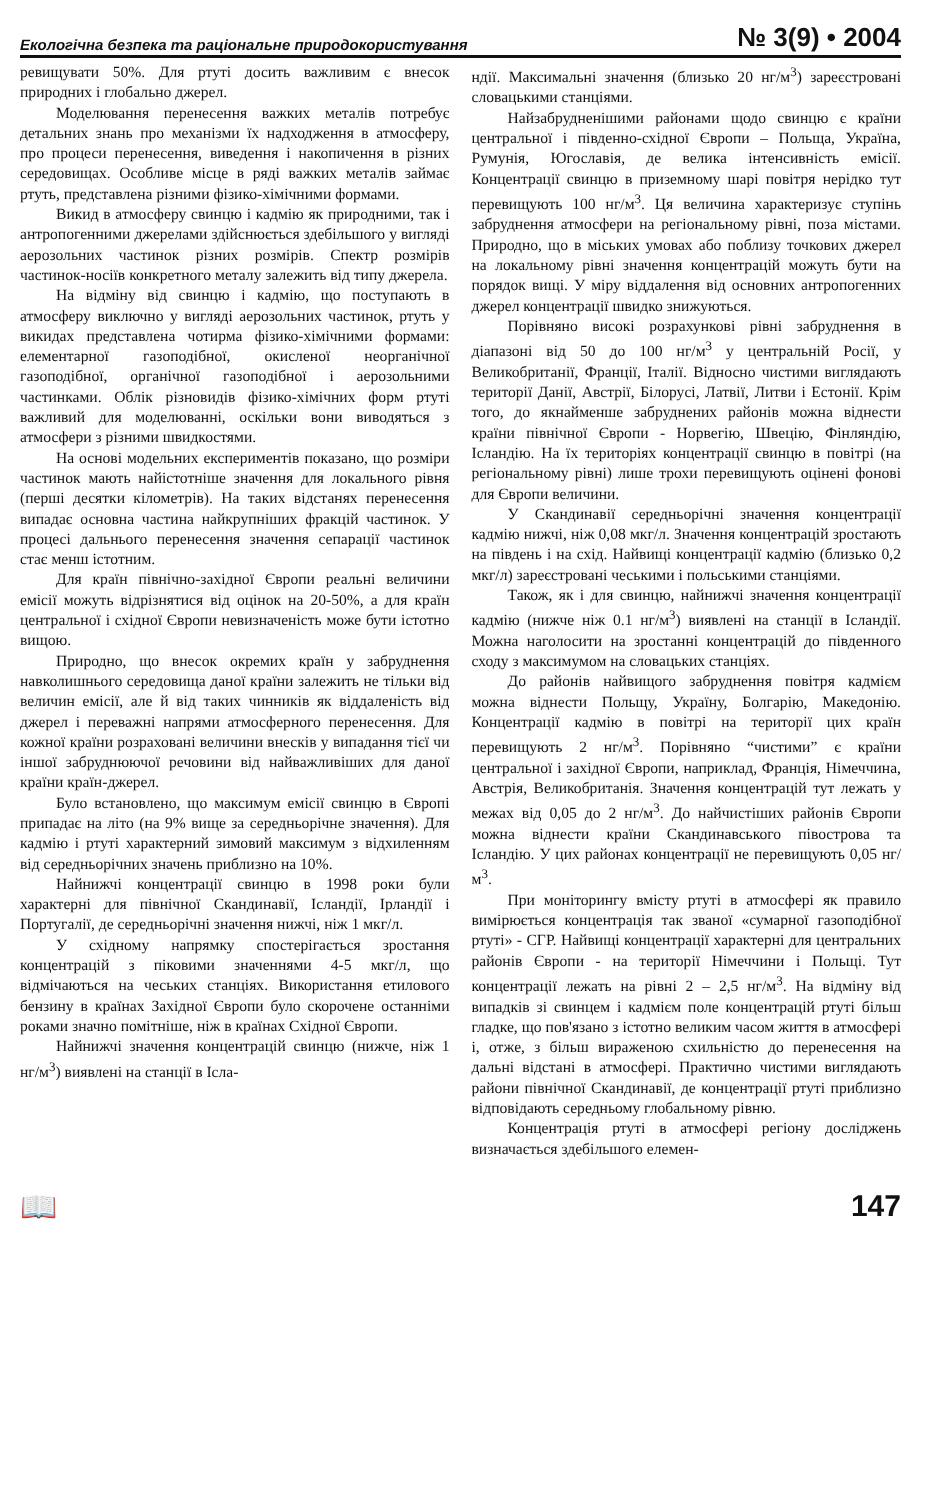Екологічна безпека та раціональне природокористування № 3(9) • 2004
ревищувати 50%. Для ртуті досить важливим є внесок природних і глобально джерел.
Моделювання перенесення важких металів потребує детальних знань про механізми їх надходження в атмосферу, про процеси перенесення, виведення і накопичення в різних середовищах. Особливе місце в ряді важких металів займає ртуть, представлена різними фізико-хімічними формами.
Викид в атмосферу свинцю і кадмію як природними, так і антропогенними джерелами здійснюється здебільшого у вигляді аерозольних частинок різних розмірів. Спектр розмірів частинок-носіїв конкретного металу залежить від типу джерела.
На відміну від свинцю і кадмію, що поступають в атмосферу виключно у вигляді аерозольних частинок, ртуть у викидах представлена чотирма фізико-хімічними формами: елементарної газоподібної, окисленої неорганічної газоподібної, органічної газоподібної і аерозольними частинками. Облік різновидів фізико-хімічних форм ртуті важливий для моделюванні, оскільки вони виводяться з атмосфери з різними швидкостями.
На основі модельних експериментів показано, що розміри частинок мають найістотніше значення для локального рівня (перші десятки кілометрів). На таких відстанях перенесення випадає основна частина найкрупніших фракцій частинок. У процесі дальнього перенесення значення сепарації частинок стає менш істотним.
Для країн північно-західної Європи реальні величини емісії можуть відрізнятися від оцінок на 20-50%, а для країн центральної і східної Європи невизначеність може бути істотно вищою.
Природно, що внесок окремих країн у забруднення навколишнього середовища даної країни залежить не тільки від величин емісії, але й від таких чинників як віддаленість від джерел і переважні напрями атмосферного перенесення. Для кожної країни розраховані величини внесків у випадання тієї чи іншої забруднюючої речовини від найважливіших для даної країни країн-джерел.
Було встановлено, що максимум емісії свинцю в Європі припадає на літо (на 9% вище за середньорічне значення). Для кадмію і ртуті характерний зимовий максимум з відхиленням від середньорічних значень приблизно на 10%.
Найнижчі концентрації свинцю в 1998 роки були характерні для північної Скандинавії, Ісландії, Ірландії і Португалії, де середньорічні значення нижчі, ніж 1 мкг/л.
У східному напрямку спостерігається зростання концентрацій з піковими значеннями 4-5 мкг/л, що відмічаються на чеських станціях. Використання етилового бензину в країнах Західної Європи було скорочене останніми роками значно помітніше, ніж в країнах Східної Європи.
Найнижчі значення концентрацій свинцю (нижче, ніж 1 нг/м<sup>3</sup>) виявлені на станції в Ісла-
ндії. Максимальні значення (близько 20 нг/м<sup>3</sup>) зареєстровані словацькими станціями.
Найзабрудненішими районами щодо свинцю є країни центральної і південно-східної Європи – Польща, Україна, Румунія, Югославія, де велика інтенсивність емісії. Концентрації свинцю в приземному шарі повітря нерідко тут перевищують 100 нг/м<sup>3</sup>. Ця величина характеризує ступінь забруднення атмосфери на регіональному рівні, поза містами. Природно, що в міських умовах або поблизу точкових джерел на локальному рівні значення концентрацій можуть бути на порядок вищі. У міру віддалення від основних антропогенних джерел концентрації швидко знижуються.
Порівняно високі розрахункові рівні забруднення в діапазоні від 50 до 100 нг/м<sup>3</sup> у центральній Росії, у Великобританії, Франції, Італії. Відносно чистими виглядають території Данії, Австрії, Білорусі, Латвії, Литви і Естонії. Крім того, до якнайменше забруднених районів можна віднести країни північної Європи - Норвегію, Швецію, Фінляндію, Ісландію. На їх територіях концентрації свинцю в повітрі (на регіональному рівні) лише трохи перевищують оцінені фонові для Європи величини.
У Скандинавії середньорічні значення концентрації кадмію нижчі, ніж 0,08 мкг/л. Значення концентрацій зростають на південь і на схід. Найвищі концентрації кадмію (близько 0,2 мкг/л) зареєстровані чеськими і польськими станціями.
Також, як і для свинцю, найнижчі значення концентрації кадмію (нижче ніж 0.1 нг/м<sup>3</sup>) виявлені на станції в Ісландії. Можна наголосити на зростанні концентрацій до південного сходу з максимумом на словацьких станціях.
До районів найвищого забруднення повітря кадмієм можна віднести Польщу, Україну, Болгарію, Македонію. Концентрації кадмію в повітрі на території цих країн перевищують 2 нг/м<sup>3</sup>. Порівняно “чистими” є країни центральної і західної Європи, наприклад, Франція, Німеччина, Австрія, Великобританія. Значення концентрацій тут лежать у межах від 0,05 до 2 нг/м<sup>3</sup>. До найчистіших районів Європи можна віднести країни Скандинавського півострова та Ісландію. У цих районах концентрації не перевищують 0,05 нг/м<sup>3</sup>.
При моніторингу вмісту ртуті в атмосфері як правило вимірюється концентрація так званої «сумарної газоподібної ртуті» - СГР. Найвищі концентрації характерні для центральних районів Європи - на території Німеччини і Польщі. Тут концентрації лежать на рівні 2 – 2,5 нг/м<sup>3</sup>. На відміну від випадків зі свинцем і кадмієм поле концентрацій ртуті більш гладке, що пов'язано з істотно великим часом життя в атмосфері і, отже, з більш вираженою схильністю до перенесення на дальні відстані в атмосфері. Практично чистими виглядають райони північної Скандинавії, де концентрації ртуті приблизно відповідають середньому глобальному рівню.
Концентрація ртуті в атмосфері регіону досліджень визначається здебільшого елемен-
📖 147